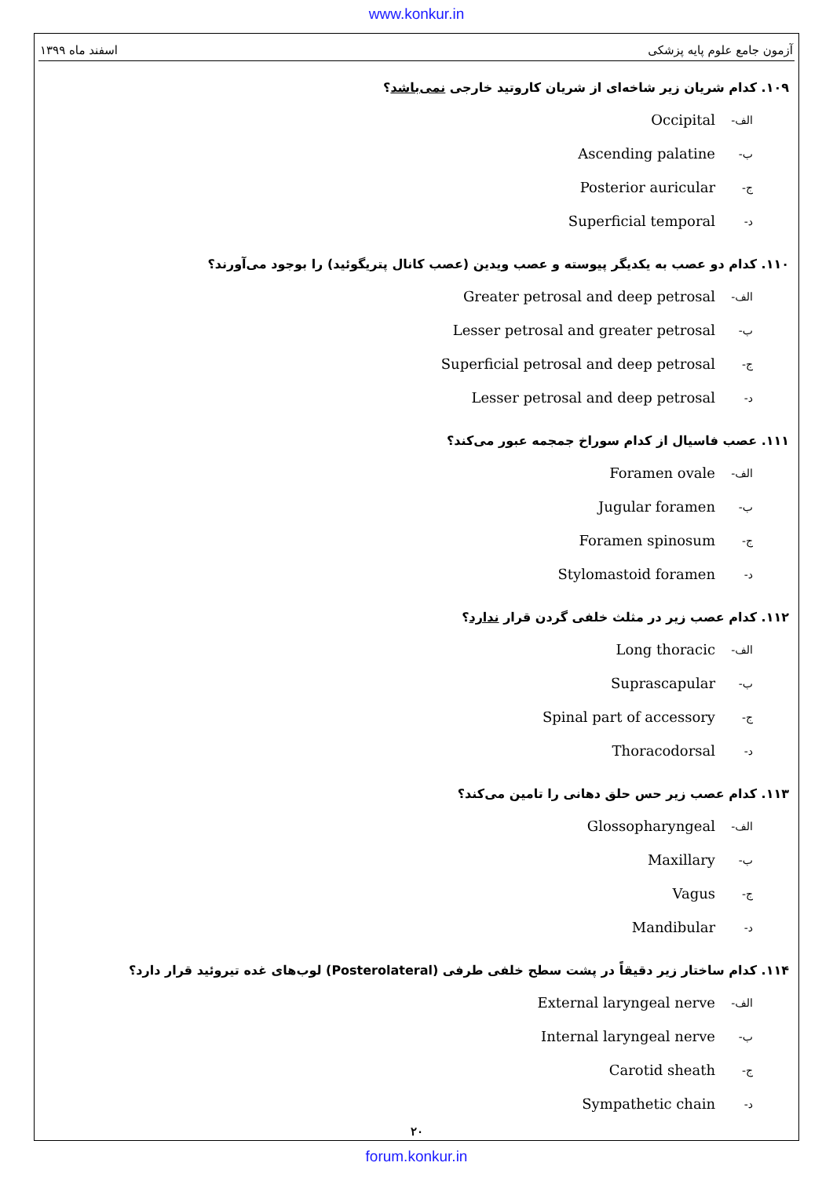www.konkur.in
آزمون جامع علوم پایه پزشکی اسفند ماه ۱۳۹۹
۱۰۹. کدام شریان زیر شاخه‌ای از شریان کاروتید خارجی نمی‌باشد؟
الف- Occipital
ب- Ascending palatine
ج- Posterior auricular
د- Superficial temporal
۱۱۰. کدام دو عصب به یکدیگر پیوسته و عصب ویدین (عصب کانال پتریگوئید) را بوجود می‌آورند؟
الف- Greater petrosal and deep petrosal
ب- Lesser petrosal and greater petrosal
ج- Superficial petrosal and deep petrosal
د- Lesser petrosal and deep petrosal
۱۱۱. عصب فاسیال از کدام سوراخ جمجمه عبور می‌کند؟
الف- Foramen ovale
ب- Jugular foramen
ج- Foramen spinosum
د- Stylomastoid foramen
۱۱۲. کدام عصب زیر در مثلث خلفی گردن قرار ندارد؟
الف- Long thoracic
ب- Suprascapular
ج- Spinal part of accessory
د- Thoracodorsal
۱۱۳. کدام عصب زیر حس حلق دهانی را تامین می‌کند؟
الف- Glossopharyngeal
ب- Maxillary
ج- Vagus
د- Mandibular
۱۱۴. کدام ساختار زیر دقیقاً در پشت سطح خلفی طرفی (Posterolateral) لوب‌های غده تیروئید قرار دارد؟
الف- External laryngeal nerve
ب- Internal laryngeal nerve
ج- Carotid sheath
د- Sympathetic chain
۲۰
forum.konkur.in